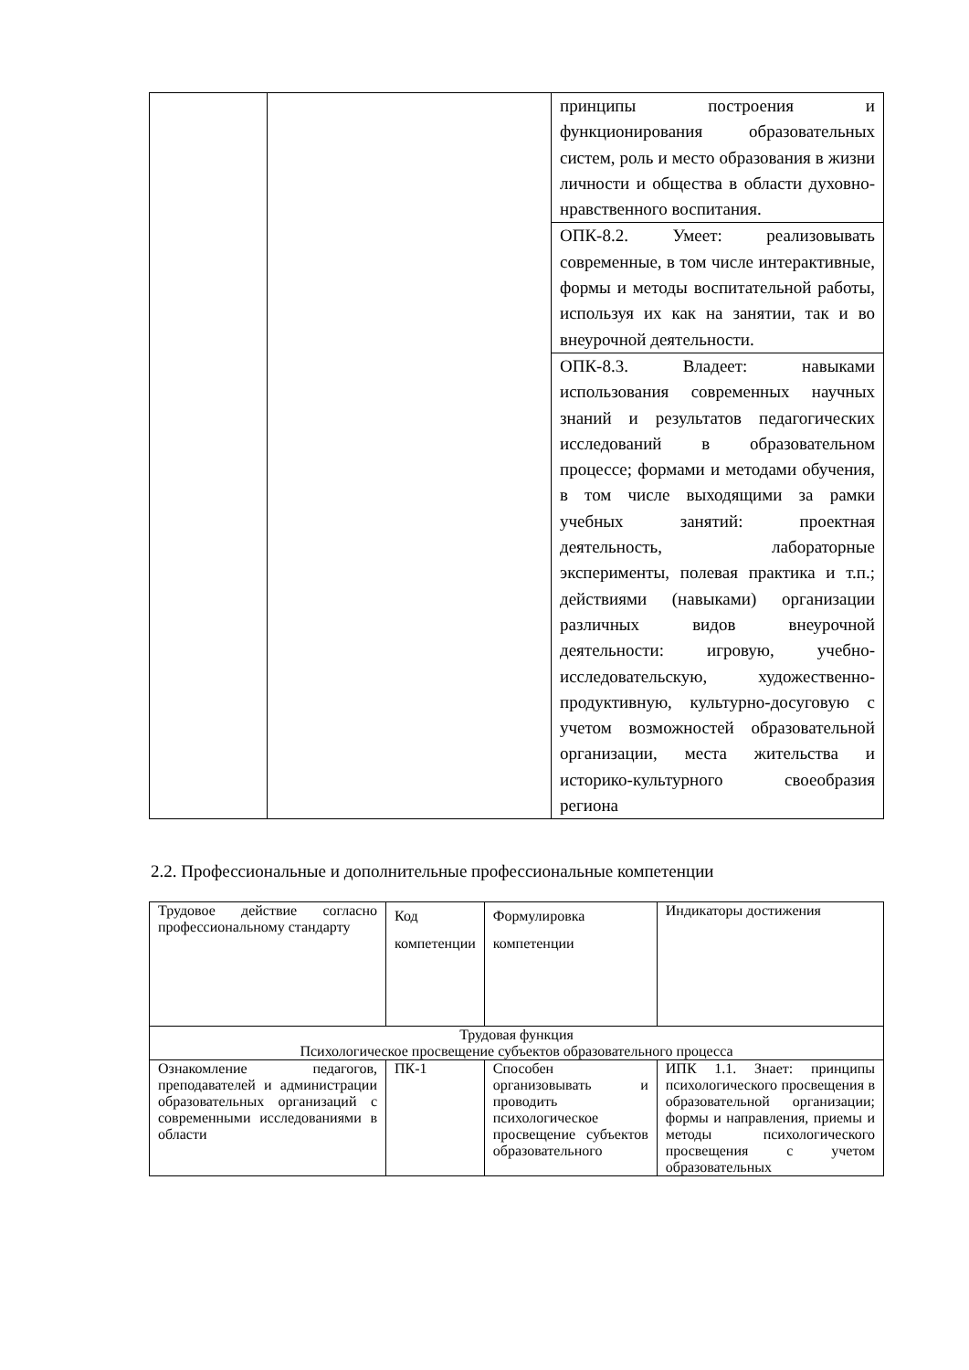| | | принципы построения и функционирования образовательных систем, роль и место образования в жизни личности и общества в области духовно- нравственного воспитания. |
| | | ОПК-8.2. Умеет: реализовывать современные, в том числе интерактивные, формы и методы воспитательной работы, используя их как на занятии, так и во внеурочной деятельности. |
| | | ОПК-8.3. Владеет: навыками использования современных научных знаний и результатов педагогических исследований в образовательном процессе; формами и методами обучения, в том числе выходящими за рамки учебных занятий: проектная деятельность, лабораторные эксперименты, полевая практика и т.п.; действиями (навыками) организации различных видов внеурочной деятельности: игровую, учебно-исследовательскую, художественно-продуктивную, культурно-досуговую с учетом возможностей образовательной организации, места жительства и историко-культурного своеобразия региона |
2.2. Профессиональные и дополнительные профессиональные компетенции
| Трудовое действие согласно профессиональному стандарту | Код компетенции | Формулировка компетенции | Индикаторы достижения |
| Трудовая функция Психологическое просвещение субъектов образовательного процесса | | | |
| Ознакомление педагогов, преподавателей и администрации образовательных организаций с современными исследованиями в области | ПК-1 | Способен организовывать и проводить психологическое просвещение субъектов образовательного | ИПК 1.1. Знает: принципы психологического просвещения в образовательной организации; формы и направления, приемы и методы психологического просвещения с учетом образовательных |